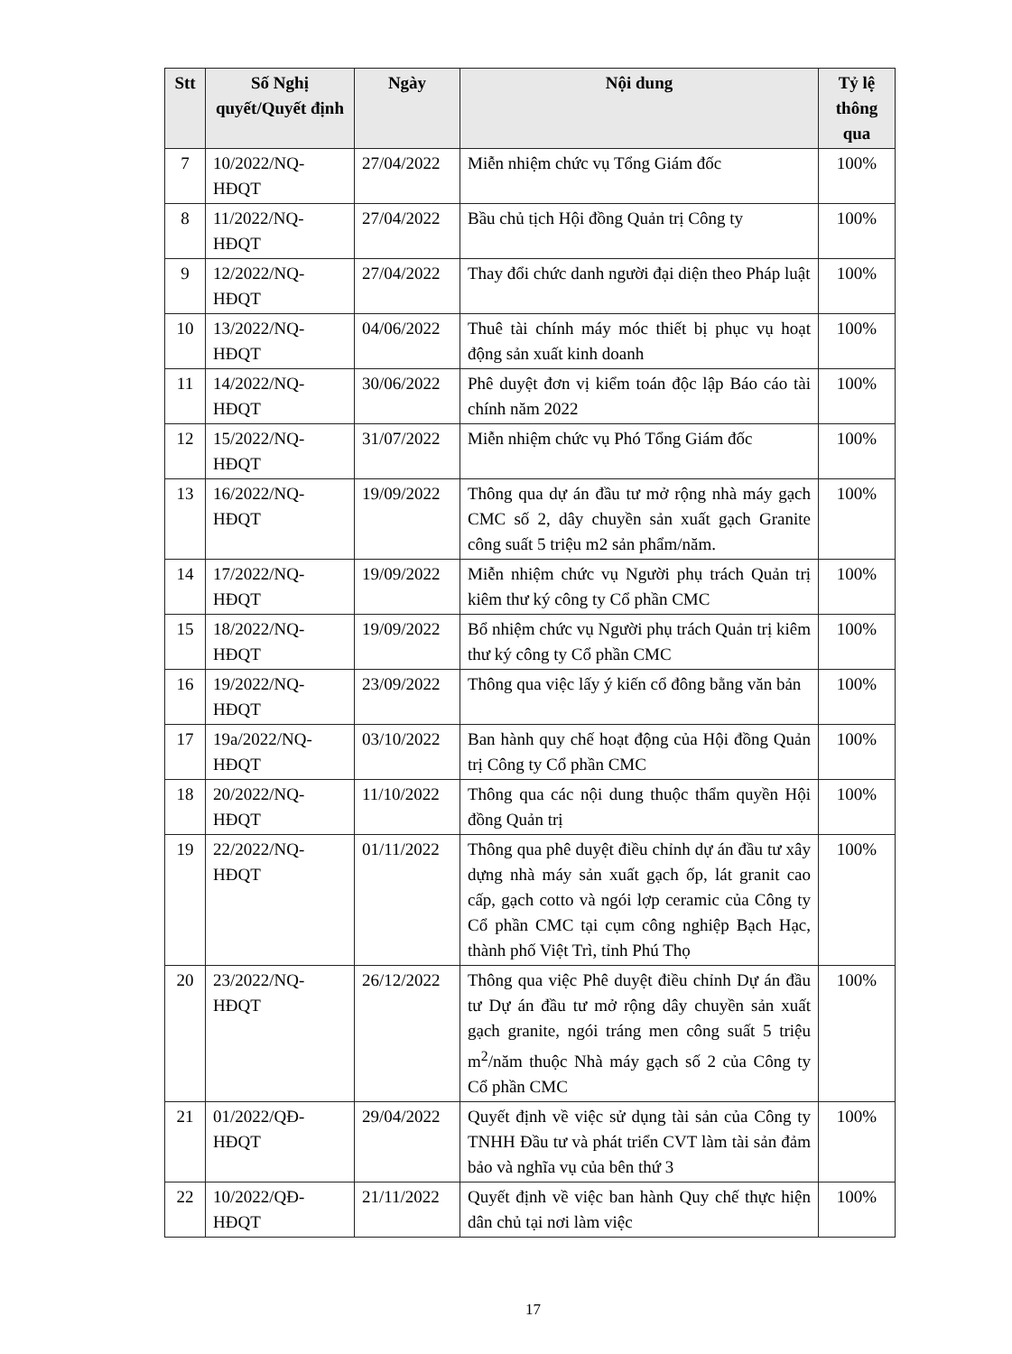| Stt | Số Nghị quyết/Quyết định | Ngày | Nội dung | Tỷ lệ thông qua |
| --- | --- | --- | --- | --- |
| 7 | 10/2022/NQ-HĐQT | 27/04/2022 | Miễn nhiệm chức vụ Tổng Giám đốc | 100% |
| 8 | 11/2022/NQ-HĐQT | 27/04/2022 | Bầu chủ tịch Hội đồng Quản trị Công ty | 100% |
| 9 | 12/2022/NQ-HĐQT | 27/04/2022 | Thay đổi chức danh người đại diện theo Pháp luật | 100% |
| 10 | 13/2022/NQ-HĐQT | 04/06/2022 | Thuê tài chính máy móc thiết bị phục vụ hoạt động sản xuất kinh doanh | 100% |
| 11 | 14/2022/NQ-HĐQT | 30/06/2022 | Phê duyệt đơn vị kiểm toán độc lập Báo cáo tài chính năm 2022 | 100% |
| 12 | 15/2022/NQ-HĐQT | 31/07/2022 | Miễn nhiệm chức vụ Phó Tổng Giám đốc | 100% |
| 13 | 16/2022/NQ-HĐQT | 19/09/2022 | Thông qua dự án đầu tư mở rộng nhà máy gạch CMC số 2, dây chuyền sản xuất gạch Granite công suất 5 triệu m2 sản phẩm/năm. | 100% |
| 14 | 17/2022/NQ-HĐQT | 19/09/2022 | Miễn nhiệm chức vụ Người phụ trách Quản trị kiêm thư ký công ty Cổ phần CMC | 100% |
| 15 | 18/2022/NQ-HĐQT | 19/09/2022 | Bổ nhiệm chức vụ Người phụ trách Quản trị kiêm thư ký công ty Cổ phần CMC | 100% |
| 16 | 19/2022/NQ-HĐQT | 23/09/2022 | Thông qua việc lấy ý kiến cổ đông bằng văn bản | 100% |
| 17 | 19a/2022/NQ-HĐQT | 03/10/2022 | Ban hành quy chế hoạt động của Hội đồng Quản trị Công ty Cổ phần CMC | 100% |
| 18 | 20/2022/NQ-HĐQT | 11/10/2022 | Thông qua các nội dung thuộc thẩm quyền Hội đồng Quản trị | 100% |
| 19 | 22/2022/NQ-HĐQT | 01/11/2022 | Thông qua phê duyệt điều chỉnh dự án đầu tư xây dựng nhà máy sản xuất gạch ốp, lát granit cao cấp, gạch cotto và ngói lợp ceramic của Công ty Cổ phần CMC tại cụm công nghiệp Bạch Hạc, thành phố Việt Trì, tỉnh Phú Thọ | 100% |
| 20 | 23/2022/NQ-HĐQT | 26/12/2022 | Thông qua việc Phê duyệt điều chỉnh Dự án đầu tư Dự án đầu tư mở rộng dây chuyền sản xuất gạch granite, ngói tráng men công suất 5 triệu m<sup>2</sup>/năm thuộc Nhà máy gạch số 2 của Công ty Cổ phần CMC | 100% |
| 21 | 01/2022/QĐ-HĐQT | 29/04/2022 | Quyết định về việc sử dụng tài sản của Công ty TNHH Đầu tư và phát triển CVT làm tài sản đảm bảo và nghĩa vụ của bên thứ 3 | 100% |
| 22 | 10/2022/QĐ-HĐQT | 21/11/2022 | Quyết định về việc ban hành Quy chế thực hiện dân chủ tại nơi làm việc | 100% |
17